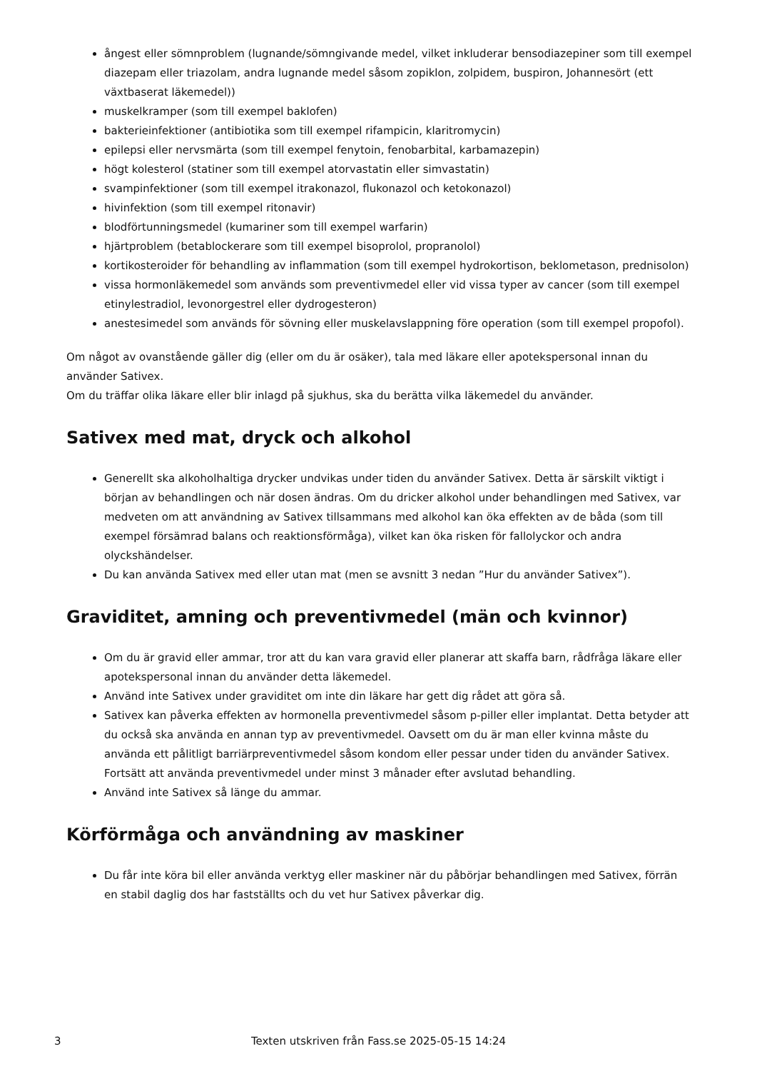ångest eller sömnproblem (lugnande/sömngivande medel, vilket inkluderar bensodiazepiner som till exempel diazepam eller triazolam, andra lugnande medel såsom zopiklon, zolpidem, buspiron, Johannesört (ett växtbaserat läkemedel))
muskelkramper (som till exempel baklofen)
bakterieinfektioner (antibiotika som till exempel rifampicin, klaritromycin)
epilepsi eller nervsmärta (som till exempel fenytoin, fenobarbital, karbamazepin)
högt kolesterol (statiner som till exempel atorvastatin eller simvastatin)
svampinfektioner (som till exempel itrakonazol, flukonazol och ketokonazol)
hivinfektion (som till exempel ritonavir)
blodförtunningsmedel (kumariner som till exempel warfarin)
hjärtproblem (betablockerare som till exempel bisoprolol, propranolol)
kortikosteroider för behandling av inflammation (som till exempel hydrokortison, beklometason, prednisolon)
vissa hormonläkemedel som används som preventivmedel eller vid vissa typer av cancer (som till exempel etinylestradiol, levonorgestrel eller dydrogesteron)
anestesimedel som används för sövning eller muskelavslappning före operation (som till exempel propofol).
Om något av ovanstående gäller dig (eller om du är osäker), tala med läkare eller apotekspersonal innan du använder Sativex.
Om du träffar olika läkare eller blir inlagd på sjukhus, ska du berätta vilka läkemedel du använder.
Sativex med mat, dryck och alkohol
Generellt ska alkoholhaltiga drycker undvikas under tiden du använder Sativex. Detta är särskilt viktigt i början av behandlingen och när dosen ändras. Om du dricker alkohol under behandlingen med Sativex, var medveten om att användning av Sativex tillsammans med alkohol kan öka effekten av de båda (som till exempel försämrad balans och reaktionsförmåga), vilket kan öka risken för fallolyckor och andra olyckshändelser.
Du kan använda Sativex med eller utan mat (men se avsnitt 3 nedan ”Hur du använder Sativex”).
Graviditet, amning och preventivmedel (män och kvinnor)
Om du är gravid eller ammar, tror att du kan vara gravid eller planerar att skaffa barn, rådfråga läkare eller apotekspersonal innan du använder detta läkemedel.
Använd inte Sativex under graviditet om inte din läkare har gett dig rådet att göra så.
Sativex kan påverka effekten av hormonella preventivmedel såsom p-piller eller implantat. Detta betyder att du också ska använda en annan typ av preventivmedel. Oavsett om du är man eller kvinna måste du använda ett pålitligt barriärpreventivmedel såsom kondom eller pessar under tiden du använder Sativex. Fortsätt att använda preventivmedel under minst 3 månader efter avslutad behandling.
Använd inte Sativex så länge du ammar.
Körförmåga och användning av maskiner
Du får inte köra bil eller använda verktyg eller maskiner när du påbörjar behandlingen med Sativex, förrän en stabil daglig dos har fastställts och du vet hur Sativex påverkar dig.
3
Texten utskriven från Fass.se 2025-05-15 14:24